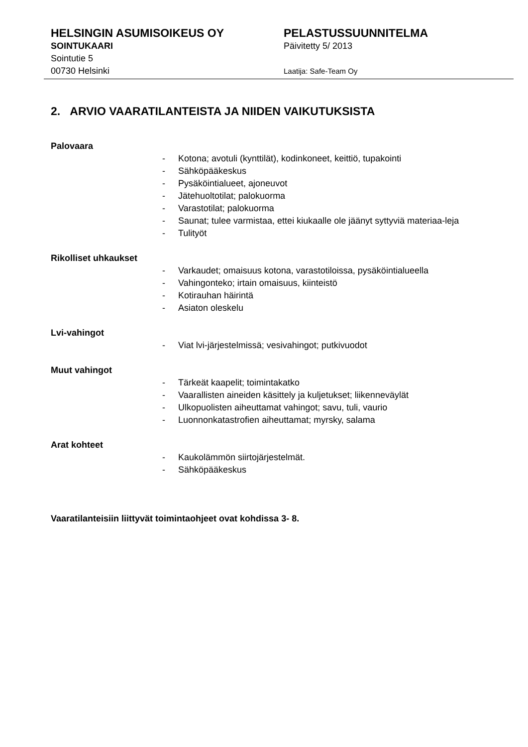HELSINGIN ASUMISOIKEUS OY
SOINTUKAARI
Sointutie 5
00730 Helsinki
PELASTUSSUUNNITELMA
Päivitetty 5/ 2013
Laatija: Safe-Team Oy
2. ARVIO VAARATILANTEISTA JA NIIDEN VAIKUTUKSISTA
Palovaara
- Kotona; avotuli (kynttilät), kodinkoneet, keittiö, tupakointi
- Sähköpääkeskus
- Pysäköintialueet, ajoneuvot
- Jätehuoltotilat; palokuorma
- Varastotilat; palokuorma
- Saunat; tulee varmistaa, ettei kiukaalle ole jäänyt syttyviä materiaa-leja
- Tulityöt
Rikolliset uhkaukset
- Varkaudet; omaisuus kotona, varastotiloissa, pysäköintialueella
- Vahingonteko; irtain omaisuus, kiinteistö
- Kotirauhan häirintä
- Asiaton oleskelu
Lvi-vahingot
- Viat lvi-järjestelmissä; vesivahingot; putkivuodot
Muut vahingot
- Tärkeät kaapelit; toimintakatko
- Vaarallisten aineiden käsittely ja kuljetukset; liikenneväylät
- Ulkopuolisten aiheuttamat vahingot; savu, tuli, vaurio
- Luonnonkatastrofien aiheuttamat; myrsky, salama
Arat kohteet
- Kaukolämmön siirtojärjestelmät.
- Sähköpääkeskus
Vaaratilanteisiin liittyvät toimintaohjeet ovat kohdissa 3- 8.